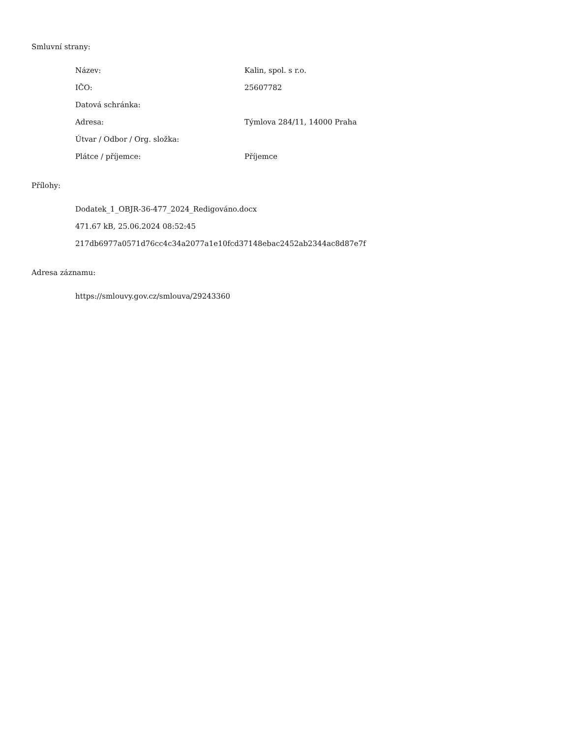Smluvní strany:
| Název: | Kalin, spol. s r.o. |
| IČO: | 25607782 |
| Datová schránka: | |
| Adresa: | Týmlova 284/11, 14000 Praha |
| Útvar / Odbor / Org. složka: | |
| Plátce / příjemce: | Příjemce |
Přílohy:
Dodatek_1_OBJR-36-477_2024_Redigováno.docx
471.67 kB, 25.06.2024 08:52:45
217db6977a0571d76cc4c34a2077a1e10fcd37148ebac2452ab2344ac8d87e7f
Adresa záznamu:
https://smlouvy.gov.cz/smlouva/29243360